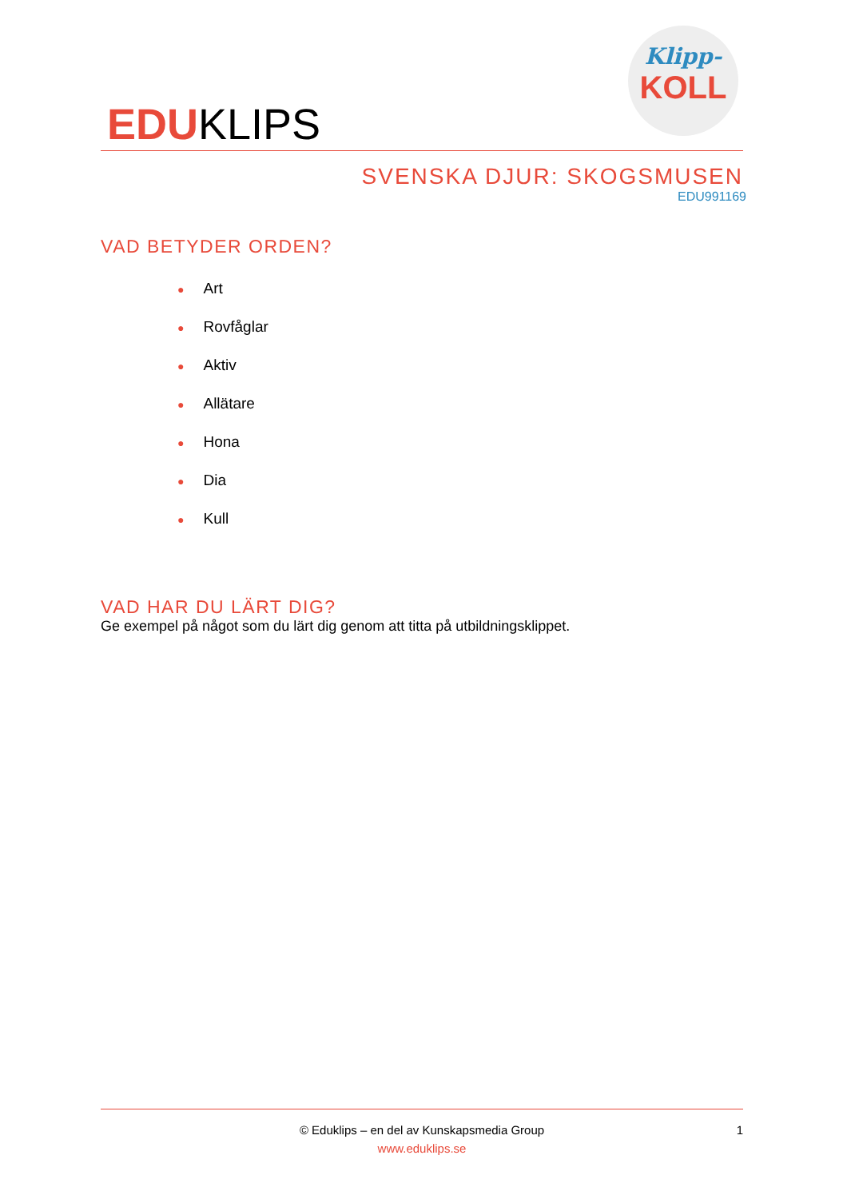EDUKLIPS
Klipp-
KOLL
SVENSKA DJUR: SKOGSMUSEN
EDU991169
VAD BETYDER ORDEN?
● Art
● Rovfåglar
● Aktiv
● Allätare
● Hona
● Dia
● Kull
VAD HAR DU LÄRT DIG?
Ge exempel på något som du lärt dig genom att titta på utbildningsklippet.
© Eduklips – en del av Kunskapsmedia Group
www.eduklips.se
1